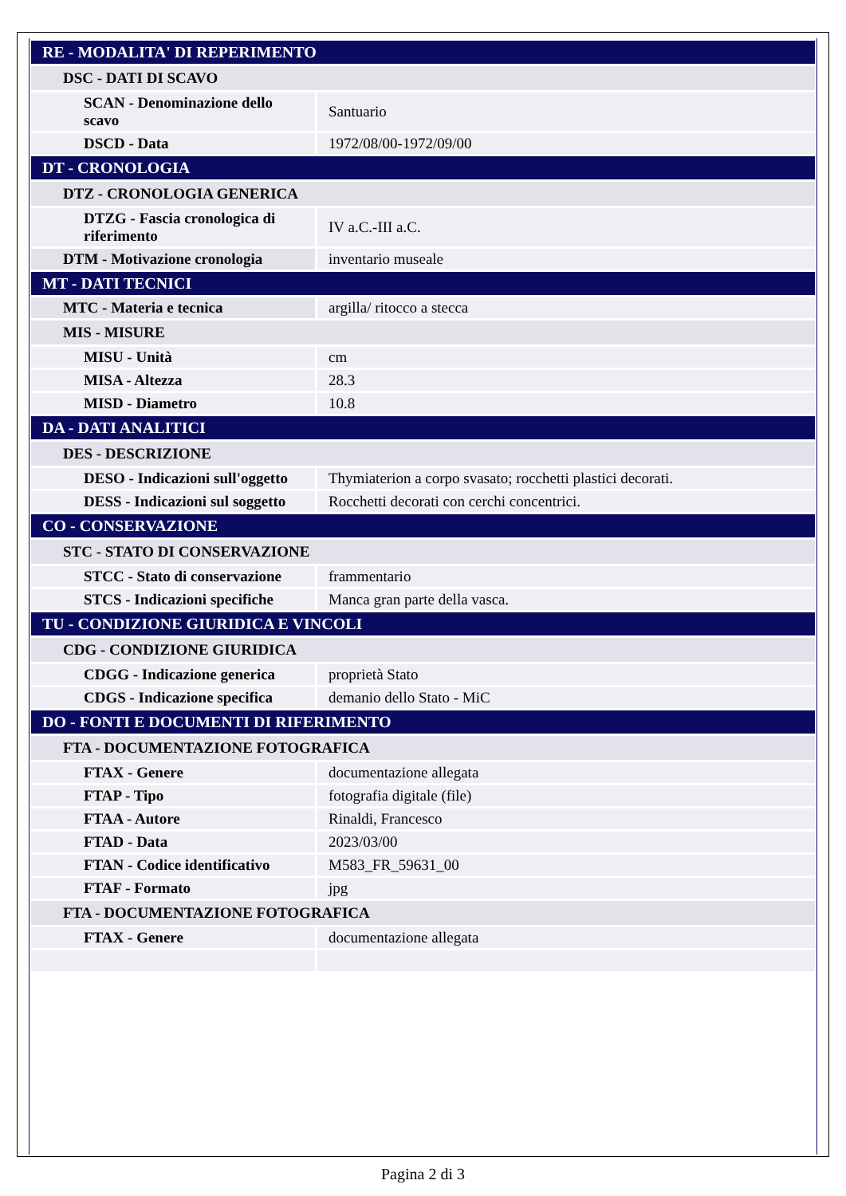| RE - MODALITA' DI REPERIMENTO | |
| DSC - DATI DI SCAVO | |
| SCAN - Denominazione dello scavo | Santuario |
| DSCD - Data | 1972/08/00-1972/09/00 |
| DT - CRONOLOGIA | |
| DTZ - CRONOLOGIA GENERICA | |
| DTZG - Fascia cronologica di riferimento | IV a.C.-III a.C. |
| DTM - Motivazione cronologia | inventario museale |
| MT - DATI TECNICI | |
| MTC - Materia e tecnica | argilla/ ritocco a stecca |
| MIS - MISURE | |
| MISU - Unità | cm |
| MISA - Altezza | 28.3 |
| MISD - Diametro | 10.8 |
| DA - DATI ANALITICI | |
| DES - DESCRIZIONE | |
| DESO - Indicazioni sull'oggetto | Thymiaterion a corpo svasato; rocchetti plastici decorati. |
| DESS - Indicazioni sul soggetto | Rocchetti decorati con cerchi concentrici. |
| CO - CONSERVAZIONE | |
| STC - STATO DI CONSERVAZIONE | |
| STCC - Stato di conservazione | frammentario |
| STCS - Indicazioni specifiche | Manca gran parte della vasca. |
| TU - CONDIZIONE GIURIDICA E VINCOLI | |
| CDG - CONDIZIONE GIURIDICA | |
| CDGG - Indicazione generica | proprietà Stato |
| CDGS - Indicazione specifica | demanio dello Stato - MiC |
| DO - FONTI E DOCUMENTI DI RIFERIMENTO | |
| FTA - DOCUMENTAZIONE FOTOGRAFICA | |
| FTAX - Genere | documentazione allegata |
| FTAP - Tipo | fotografia digitale (file) |
| FTAA - Autore | Rinaldi, Francesco |
| FTAD - Data | 2023/03/00 |
| FTAN - Codice identificativo | M583_FR_59631_00 |
| FTAF - Formato | jpg |
| FTA - DOCUMENTAZIONE FOTOGRAFICA | |
| FTAX - Genere | documentazione allegata |
Pagina 2 di 3